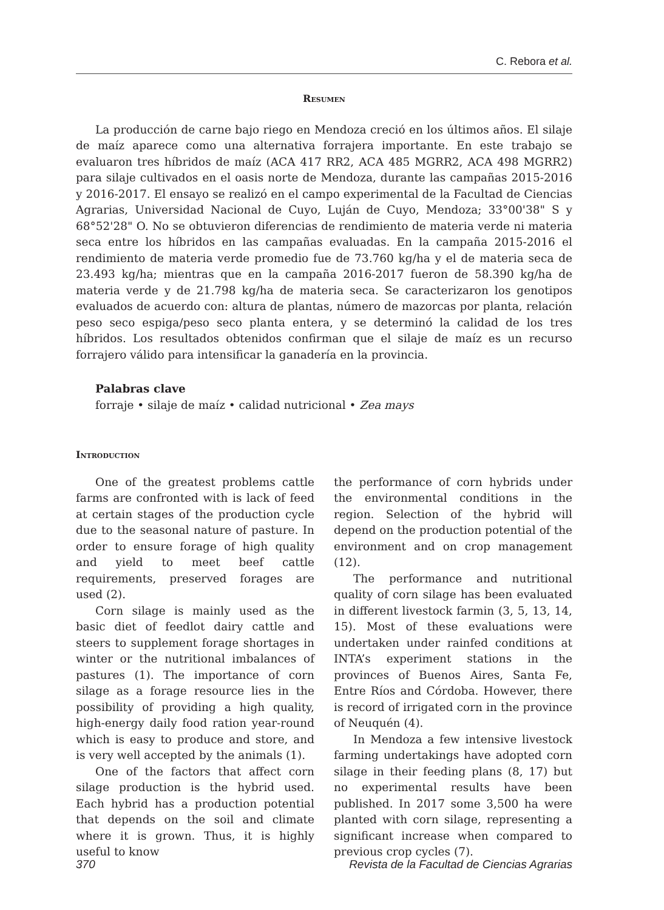C. Rebora et al.
Resumen
La producción de carne bajo riego en Mendoza creció en los últimos años. El silaje de maíz aparece como una alternativa forrajera importante. En este trabajo se evaluaron tres híbridos de maíz (ACA 417 RR2, ACA 485 MGRR2, ACA 498 MGRR2) para silaje cultivados en el oasis norte de Mendoza, durante las campañas 2015-2016 y 2016-2017. El ensayo se realizó en el campo experimental de la Facultad de Ciencias Agrarias, Universidad Nacional de Cuyo, Luján de Cuyo, Mendoza; 33°00'38" S y 68°52'28" O. No se obtuvieron diferencias de rendimiento de materia verde ni materia seca entre los híbridos en las campañas evaluadas. En la campaña 2015-2016 el rendimiento de materia verde promedio fue de 73.760 kg/ha y el de materia seca de 23.493 kg/ha; mientras que en la campaña 2016-2017 fueron de 58.390 kg/ha de materia verde y de 21.798 kg/ha de materia seca. Se caracterizaron los genotipos evaluados de acuerdo con: altura de plantas, número de mazorcas por planta, relación peso seco espiga/peso seco planta entera, y se determinó la calidad de los tres híbridos. Los resultados obtenidos confirman que el silaje de maíz es un recurso forrajero válido para intensificar la ganadería en la provincia.
Palabras clave
forraje • silaje de maíz • calidad nutricional • Zea mays
Introduction
One of the greatest problems cattle farms are confronted with is lack of feed at certain stages of the production cycle due to the seasonal nature of pasture. In order to ensure forage of high quality and yield to meet beef cattle requirements, preserved forages are used (2).
Corn silage is mainly used as the basic diet of feedlot dairy cattle and steers to supplement forage shortages in winter or the nutritional imbalances of pastures (1). The importance of corn silage as a forage resource lies in the possibility of providing a high quality, high-energy daily food ration year-round which is easy to produce and store, and is very well accepted by the animals (1).
One of the factors that affect corn silage production is the hybrid used. Each hybrid has a production potential that depends on the soil and climate where it is grown. Thus, it is highly useful to know
the performance of corn hybrids under the environmental conditions in the region. Selection of the hybrid will depend on the production potential of the environment and on crop management (12).
The performance and nutritional quality of corn silage has been evaluated in different livestock farmin (3, 5, 13, 14, 15). Most of these evaluations were undertaken under rainfed conditions at INTA’s experiment stations in the provinces of Buenos Aires, Santa Fe, Entre Ríos and Córdoba. However, there is record of irrigated corn in the province of Neuquén (4).
In Mendoza a few intensive livestock farming undertakings have adopted corn silage in their feeding plans (8, 17) but no experimental results have been published. In 2017 some 3,500 ha were planted with corn silage, representing a significant increase when compared to previous crop cycles (7).
370 Revista de la Facultad de Ciencias Agrarias